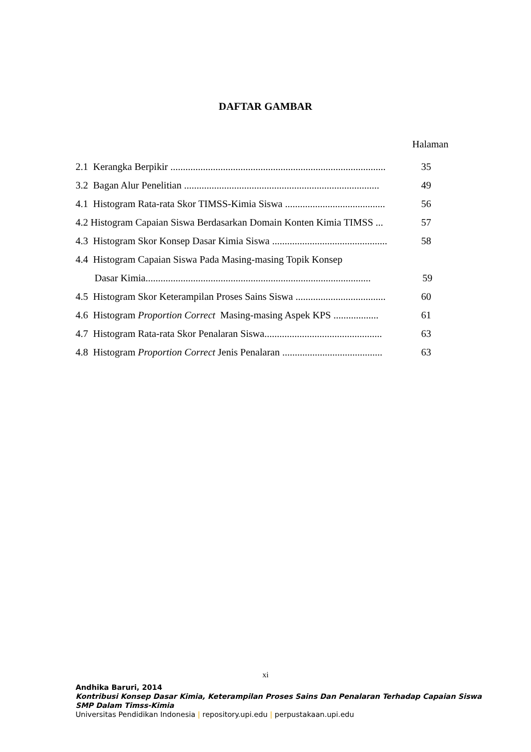DAFTAR GAMBAR
Halaman
2.1 Kerangka Berpikir ...................................................................................... 35
3.2 Bagan Alur Penelitian .............................................................................. 49
4.1 Histogram Rata-rata Skor TIMSS-Kimia Siswa ........................................ 56
4.2 Histogram Capaian Siswa Berdasarkan Domain Konten Kimia TIMSS ... 57
4.3 Histogram Skor Konsep Dasar Kimia Siswa .............................................. 58
4.4 Histogram Capaian Siswa Pada Masing-masing Topik Konsep
Dasar Kimia.......................................................................................... 59
4.5 Histogram Skor Keterampilan Proses Sains Siswa .................................... 60
4.6 Histogram Proportion Correct Masing-masing Aspek KPS .................. 61
4.7 Histogram Rata-rata Skor Penalaran Siswa............................................... 63
4.8 Histogram Proportion Correct Jenis Penalaran ........................................ 63
xi
Andhika Baruri, 2014
Kontribusi Konsep Dasar Kimia, Keterampilan Proses Sains Dan Penalaran Terhadap Capaian Siswa
SMP Dalam Timss-Kimia
Universitas Pendidikan Indonesia | repository.upi.edu | perpustakaan.upi.edu